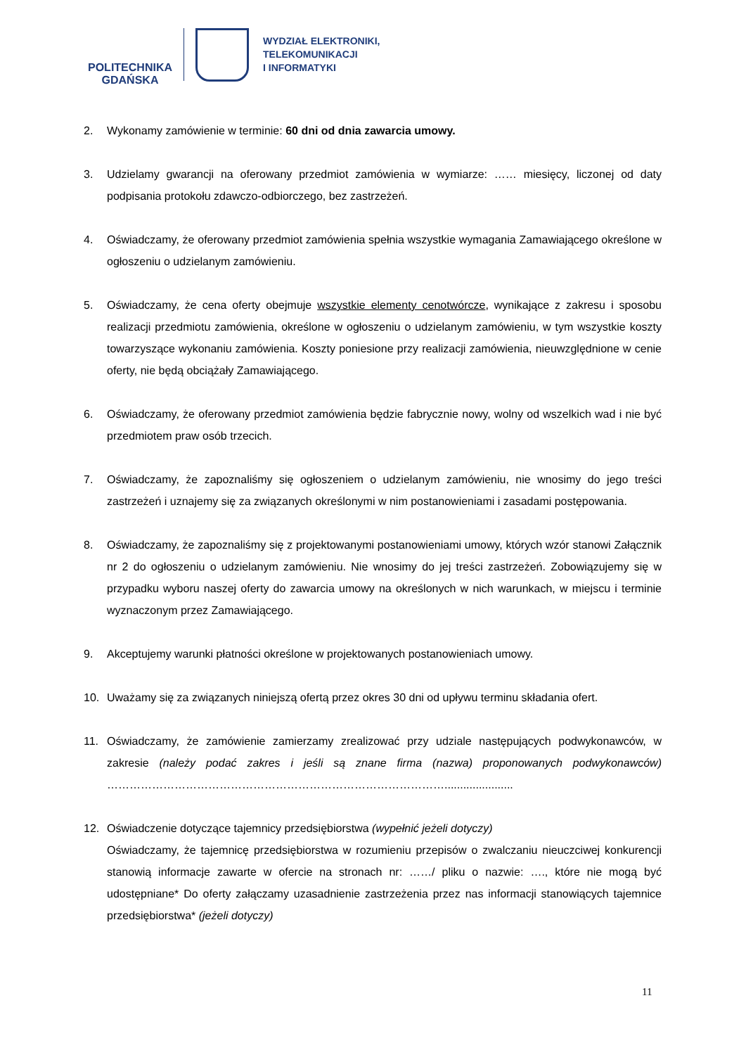POLITECHNIKA
GDAŃSKA
WYDZIAŁ ELEKTRONIKI,
TELEKOMUNIKACJI
I INFORMATYKI
2. Wykonamy zamówienie w terminie: 60 dni od dnia zawarcia umowy.
3. Udzielamy gwarancji na oferowany przedmiot zamówienia w wymiarze: …… miesięcy, liczonej od daty podpisania protokołu zdawczo-odbiorczego, bez zastrzeżeń.
4. Oświadczamy, że oferowany przedmiot zamówienia spełnia wszystkie wymagania Zamawiającego określone w ogłoszeniu o udzielanym zamówieniu.
5. Oświadczamy, że cena oferty obejmuje wszystkie elementy cenotwórcze, wynikające z zakresu i sposobu realizacji przedmiotu zamówienia, określone w ogłoszeniu o udzielanym zamówieniu, w tym wszystkie koszty towarzyszące wykonaniu zamówienia. Koszty poniesione przy realizacji zamówienia, nieuwzględnione w cenie oferty, nie będą obciążały Zamawiającego.
6. Oświadczamy, że oferowany przedmiot zamówienia będzie fabrycznie nowy, wolny od wszelkich wad i nie być przedmiotem praw osób trzecich.
7. Oświadczamy, że zapoznaliśmy się ogłoszeniem o udzielanym zamówieniu, nie wnosimy do jego treści zastrzeżeń i uznajemy się za związanych określonymi w nim postanowieniami i zasadami postępowania.
8. Oświadczamy, że zapoznaliśmy się z projektowanymi postanowieniami umowy, których wzór stanowi Załącznik nr 2 do ogłoszeniu o udzielanym zamówieniu. Nie wnosimy do jej treści zastrzeżeń. Zobowiązujemy się w przypadku wyboru naszej oferty do zawarcia umowy na określonych w nich warunkach, w miejscu i terminie wyznaczonym przez Zamawiającego.
9. Akceptujemy warunki płatności określone w projektowanych postanowieniach umowy.
10. Uważamy się za związanych niniejszą ofertą przez okres 30 dni od upływu terminu składania ofert.
11. Oświadczamy, że zamówienie zamierzamy zrealizować przy udziale następujących podwykonawców, w zakresie (należy podać zakres i jeśli są znane firma (nazwa) proponowanych podwykonawców) ………………………………………………………………………………......................
12. Oświadczenie dotyczące tajemnicy przedsiębiorstwa (wypełnić jeżeli dotyczy)
Oświadczamy, że tajemnicę przedsiębiorstwa w rozumieniu przepisów o zwalczaniu nieuczciwej konkurencji stanowią informacje zawarte w ofercie na stronach nr: ……/ pliku o nazwie: …., które nie mogą być udostępniane* Do oferty załączamy uzasadnienie zastrzeżenia przez nas informacji stanowiących tajemnice przedsiębiorstwa* (jeżeli dotyczy)
11